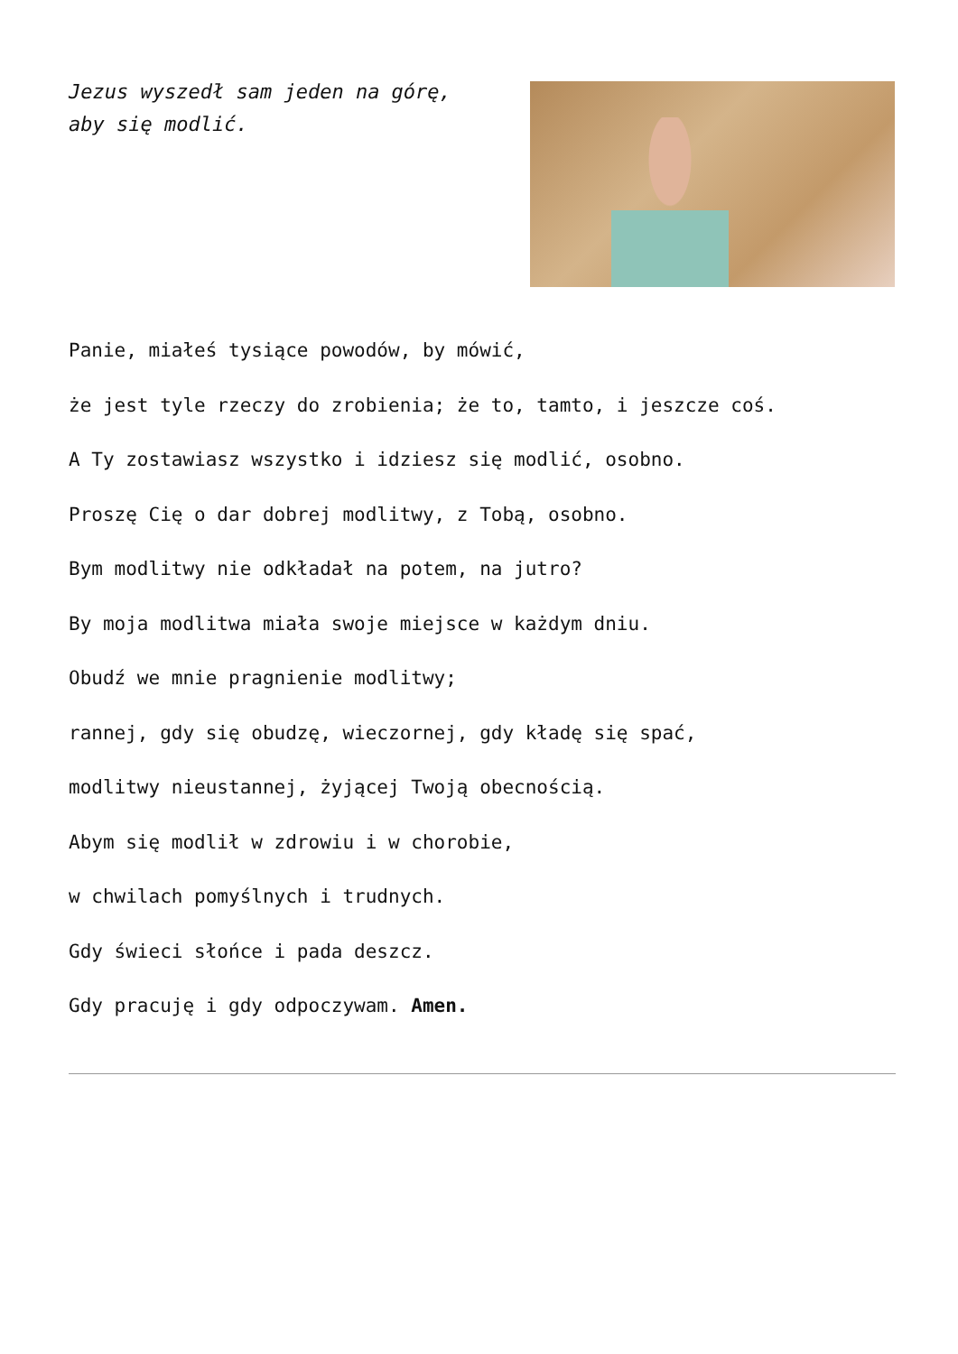Jezus wyszedł sam jeden na górę,
aby się modlić.
Panie, miałeś tysiące powodów, by mówić,
że jest tyle rzeczy do zrobienia; że to, tamto, i jeszcze coś.
A Ty zostawiasz wszystko i idziesz się modlić, osobno.
Proszę Cię o dar dobrej modlitwy, z Tobą, osobno.
Bym modlitwy nie odkładał na potem, na jutro?
By moja modlitwa miała swoje miejsce w każdym dniu.
Obudź we mnie pragnienie modlitwy;
rannej, gdy się obudzę, wieczornej, gdy kładę się spać,
modlitwy nieustannej, żyjącej Twoją obecnością.
Abym się modlił w zdrowiu i w chorobie,
w chwilach pomyślnych i trudnych.
Gdy świeci słońce i pada deszcz.
Gdy pracuję i gdy odpoczywam. Amen.